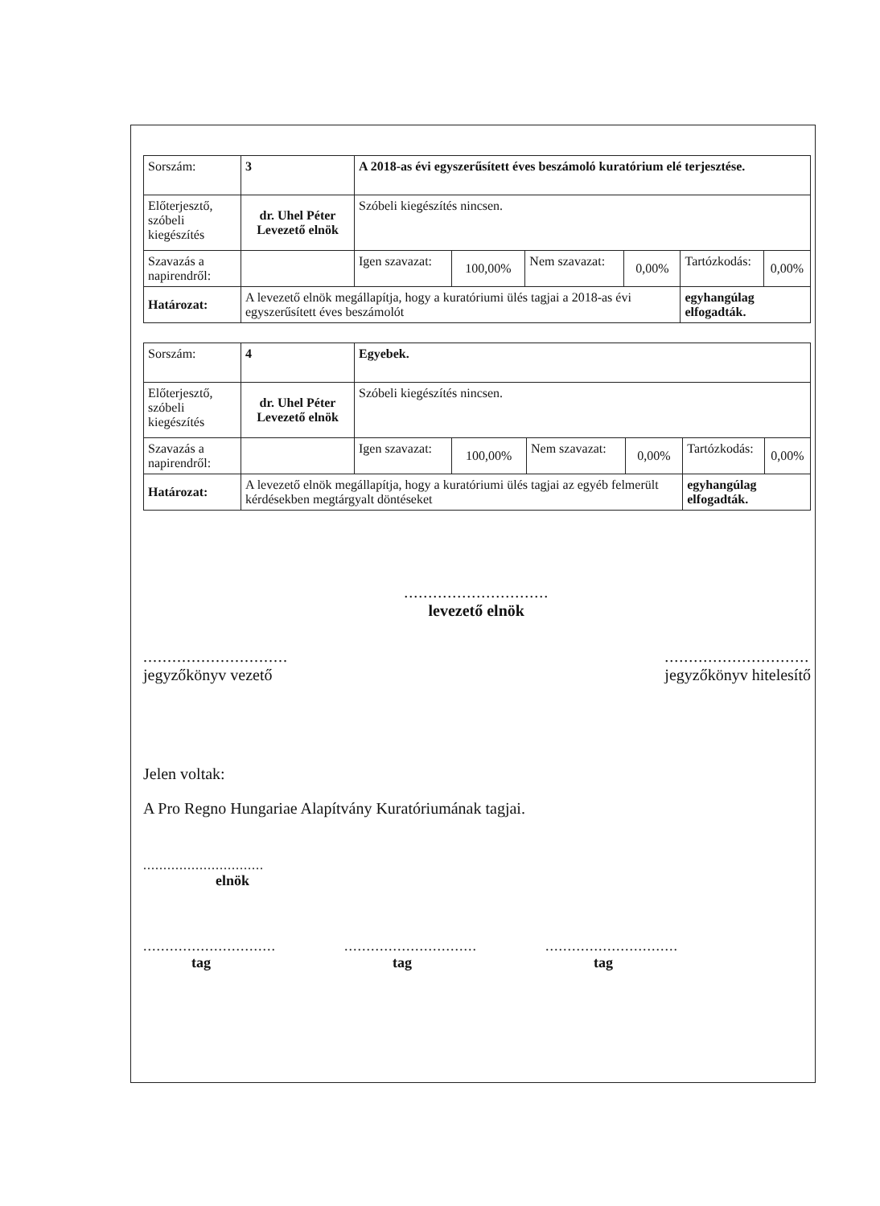| Sorszám: | 3 | A 2018-as évi egyszerűsített éves beszámoló kuratórium elé terjesztése. | | | | | |
| Előterjesztő, szóbeli kiegészítés | dr. Uhel Péter Levezető elnök | Szóbeli kiegészítés nincsen. | | | | | |
| Szavazás a napirendről: | | Igen szavazat: | 100,00% | Nem szavazat: | 0,00% | Tartózkodás: | 0,00% |
| Határozat: | A levezető elnök megállapítja, hogy a kuratóriumi ülés tagjai a 2018-as évi egyszerűsített éves beszámolót | | | | | egyhangúlag elfogadták. | |
| Sorszám: | 4 | Egyebek. | | | | | |
| Előterjesztő, szóbeli kiegészítés | dr. Uhel Péter Levezető elnök | Szóbeli kiegészítés nincsen. | | | | | |
| Szavazás a napirendről: | | Igen szavazat: | 100,00% | Nem szavazat: | 0,00% | Tartózkodás: | 0,00% |
| Határozat: | A levezető elnök megállapítja, hogy a kuratóriumi ülés tagjai az egyéb felmerült kérdésekben megtárgyalt döntéseket | | | | | egyhangúlag elfogadták. | |
..............................
jegyzőkönyv vezető
..............................
levezető elnök
..............................
jegyzőkönyv hitelesítő
Jelen voltak:
A Pro Regno Hungariae Alapítvány Kuratóriumának tagjai.
..............................
elnök
..............................
tag
..............................
tag
..............................
tag